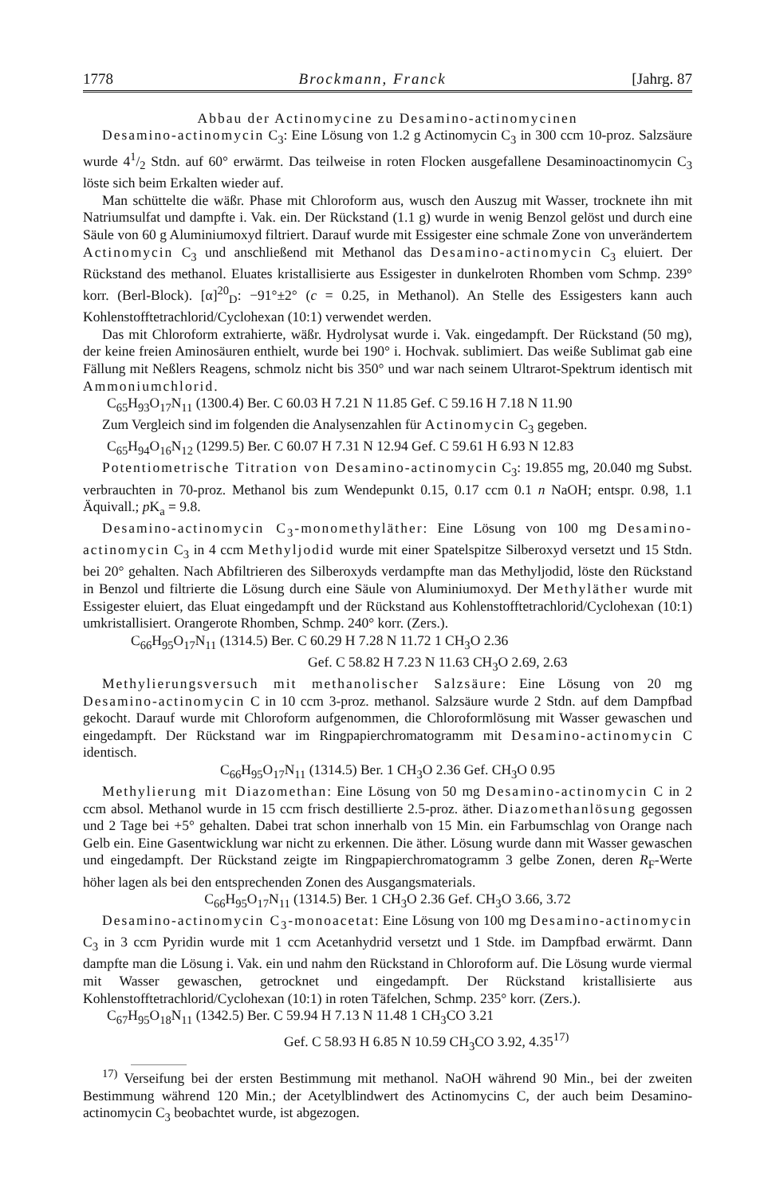1778 Brockmann, Franck [Jahrg. 87
Abbau der Actinomycine zu Desamino-actinomycinen
Desamino-actinomycin C<sub>3</sub>: Eine Lösung von 1.2 g Actinomycin C<sub>3</sub> in 300 ccm 10-proz. Salzsäure wurde 41/2 Stdn. auf 60° erwärmt. Das teilweise in roten Flocken ausgefallene Desaminoactinomycin C<sub>3</sub> löste sich beim Erkalten wieder auf.
Man schüttelte die wäßr. Phase mit Chloroform aus, wusch den Auszug mit Wasser, trocknete ihn mit Natriumsulfat und dampfte i. Vak. ein. Der Rückstand (1.1 g) wurde in wenig Benzol gelöst und durch eine Säule von 60 g Aluminiumoxyd filtriert. Darauf wurde mit Essigester eine schmale Zone von unverändertem Actinomycin C<sub>3</sub> und anschließend mit Methanol das Desamino-actinomycin C<sub>3</sub> eluiert. Der Rückstand des methanol. Eluates kristallisierte aus Essigester in dunkelroten Rhomben vom Schmp. 239° korr. (Berl-Block). [α]<sup>20</sup><sub>D</sub>: −91°±2° (c = 0.25, in Methanol). An Stelle des Essigesters kann auch Kohlenstofftetrachlorid/Cyclohexan (10:1) verwendet werden.
Das mit Chloroform extrahierte, wäßr. Hydrolysat wurde i. Vak. eingedampft. Der Rückstand (50 mg), der keine freien Aminosäuren enthielt, wurde bei 190° i. Hochvak. sublimiert. Das weiße Sublimat gab eine Fällung mit Neßlers Reagens, schmolz nicht bis 350° und war nach seinem Ultrarot-Spektrum identisch mit Ammoniumchlorid.
C<sub>65</sub>H<sub>93</sub>O<sub>17</sub>N<sub>11</sub> (1300.4) Ber. C 60.03 H 7.21 N 11.85 Gef. C 59.16 H 7.18 N 11.90
Zum Vergleich sind im folgenden die Analysenzahlen für Actinomycin C<sub>3</sub> gegeben.
C<sub>65</sub>H<sub>94</sub>O<sub>16</sub>N<sub>12</sub> (1299.5) Ber. C 60.07 H 7.31 N 12.94 Gef. C 59.61 H 6.93 N 12.83
Potentiometrische Titration von Desamino-actinomycin C<sub>3</sub>: 19.855 mg, 20.040 mg Subst. verbrauchten in 70-proz. Methanol bis zum Wendepunkt 0.15, 0.17 ccm 0.1 n NaOH; entspr. 0.98, 1.1 Äquivall.; p K<sub>a</sub> = 9.8.
Desamino-actinomycin C<sub>3</sub>-monomethyläther: Eine Lösung von 100 mg Desamino-actinomycin C<sub>3</sub> in 4 ccm Methyljodid wurde mit einer Spatelspitze Silberoxyd versetzt und 15 Stdn. bei 20° gehalten. Nach Abfiltrieren des Silberoxyds verdampfte man das Methyljodid, löste den Rückstand in Benzol und filtrierte die Lösung durch eine Säule von Aluminiumoxyd. Der Methyläther wurde mit Essigester eluiert, das Eluat eingedampft und der Rückstand aus Kohlenstofftetrachlorid/Cyclohexan (10:1) umkristallisiert. Orangerote Rhomben, Schmp. 240° korr. (Zers.).
C<sub>66</sub>H<sub>95</sub>O<sub>17</sub>N<sub>11</sub> (1314.5) Ber. C 60.29 H 7.28 N 11.72 1 CH<sub>3</sub>O 2.36
Gef. C 58.82 H 7.23 N 11.63 CH<sub>3</sub>O 2.69, 2.63
Methylierungsversuch mit methanolischer Salzsäure: Eine Lösung von 20 mg Desamino-actinomycin C in 10 ccm 3-proz. methanol. Salzsäure wurde 2 Stdn. auf dem Dampfbad gekocht. Darauf wurde mit Chloroform aufgenommen, die Chloroformlösung mit Wasser gewaschen und eingedampft. Der Rückstand war im Ringpapierchromatogramm mit Desamino-actinomycin C identisch.
C<sub>66</sub>H<sub>95</sub>O<sub>17</sub>N<sub>11</sub> (1314.5) Ber. 1 CH<sub>3</sub>O 2.36 Gef. CH<sub>3</sub>O 0.95
Methylierung mit Diazomethan: Eine Lösung von 50 mg Desamino-actinomycin C in 2 ccm absol. Methanol wurde in 15 ccm frisch destillierte 2.5-proz. äther. Diazomethanlösung gegossen und 2 Tage bei +5° gehalten. Dabei trat schon innerhalb von 15 Min. ein Farbumschlag von Orange nach Gelb ein. Eine Gasentwicklung war nicht zu erkennen. Die äther. Lösung wurde dann mit Wasser gewaschen und eingedampft. Der Rückstand zeigte im Ringpapierchromatogramm 3 gelbe Zonen, deren R<sub>F</sub>-Werte höher lagen als bei den entsprechenden Zonen des Ausgangsmaterials.
C<sub>66</sub>H<sub>95</sub>O<sub>17</sub>N<sub>11</sub> (1314.5) Ber. 1 CH<sub>3</sub>O 2.36 Gef. CH<sub>3</sub>O 3.66, 3.72
Desamino-actinomycin C<sub>3</sub>-monoacetat: Eine Lösung von 100 mg Desamino-actinomycin C<sub>3</sub> in 3 ccm Pyridin wurde mit 1 ccm Acetanhydrid versetzt und 1 Stde. im Dampfbad erwärmt. Dann dampfte man die Lösung i. Vak. ein und nahm den Rückstand in Chloroform auf. Die Lösung wurde viermal mit Wasser gewaschen, getrocknet und eingedampft. Der Rückstand kristallisierte aus Kohlenstofftetrachlorid/Cyclohexan (10:1) in roten Täfelchen, Schmp. 235° korr. (Zers.).
C<sub>67</sub>H<sub>95</sub>O<sub>18</sub>N<sub>11</sub> (1342.5) Ber. C 59.94 H 7.13 N 11.48 1 CH<sub>3</sub>CO 3.21
Gef. C 58.93 H 6.85 N 10.59 CH<sub>3</sub>CO 3.92, 4.35<sup>17)</sup>
<sup>17)</sup> Verseifung bei der ersten Bestimmung mit methanol. NaOH während 90 Min., bei der zweiten Bestimmung während 120 Min.; der Acetylblindwert des Actinomycins C, der auch beim Desamino-actinomycin C<sub>3</sub> beobachtet wurde, ist abgezogen.